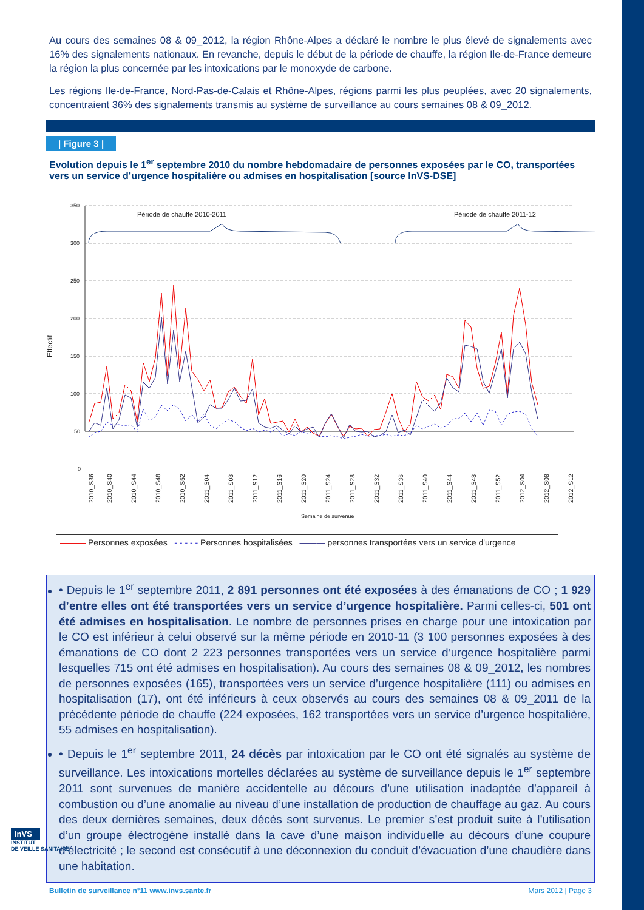Au cours des semaines 08 & 09_2012, la région Rhône-Alpes a déclaré le nombre le plus élevé de signalements avec 16% des signalements nationaux. En revanche, depuis le début de la période de chauffe, la région Ile-de-France demeure la région la plus concernée par les intoxications par le monoxyde de carbone.
Les régions Ile-de-France, Nord-Pas-de-Calais et Rhône-Alpes, régions parmi les plus peuplées, avec 20 signalements, concentraient 36% des signalements transmis au système de surveillance au cours semaines 08 & 09_2012.
| Figure 3 |
Evolution depuis le 1<sup>er</sup> septembre 2010 du nombre hebdomadaire de personnes exposées par le CO, transportées vers un service d’urgence hospitalière ou admises en hospitalisation [source InVS-DSE]
Effectif
350
300
250
200
150
100
50
0
Période de chauffe 2010-2011
Période de chauffe 2011-12
2010_S36
2010_S40
2010_S44
2010_S48
2010_S52
2011_S04
2011_S08
2011_S12
2011_S16
2011_S20
2011_S24
2011_S28
2011_S32
2011_S36
2011_S40
2011_S44
2011_S48
2011_S52
2012_S04
2012_S08
2012_S12
Semaine de survenue
——— Personnes exposées - - - - - Personnes hospitalisées ——— personnes transportées vers un service d'urgence
• Depuis le 1<sup>er</sup> septembre 2011, 2 891 personnes ont été exposées à des émanations de CO ; 1 929 d’entre elles ont été transportées vers un service d’urgence hospitalière. Parmi celles-ci, 501 ont été admises en hospitalisation. Le nombre de personnes prises en charge pour une intoxication par le CO est inférieur à celui observé sur la même période en 2010-11 (3 100 personnes exposées à des émanations de CO dont 2 223 personnes transportées vers un service d’urgence hospitalière parmi lesquelles 715 ont été admises en hospitalisation). Au cours des semaines 08 & 09_2012, les nombres de personnes exposées (165), transportées vers un service d’urgence hospitalière (111) ou admises en hospitalisation (17), ont été inférieurs à ceux observés au cours des semaines 08 & 09_2011 de la précédente période de chauffe (224 exposées, 162 transportées vers un service d’urgence hospitalière, 55 admises en hospitalisation).
• Depuis le 1<sup>er</sup> septembre 2011, 24 décès par intoxication par le CO ont été signalés au système de surveillance. Les intoxications mortelles déclarées au système de surveillance depuis le 1<sup>er</sup> septembre 2011 sont survenues de manière accidentelle au décours d’une utilisation inadaptée d’appareil à combustion ou d’une anomalie au niveau d’une installation de production de chauffage au gaz. Au cours des deux dernières semaines, deux décès sont survenus. Le premier s’est produit suite à l’utilisation d’un groupe électrogène installé dans la cave d’une maison individuelle au décours d’une coupure d’électricité ; le second est consécutif à une déconnexion du conduit d’évacuation d’une chaudière dans une habitation.
Bulletin de surveillance n°11 www.invs.sante.fr Mars 2012 | Page 3
InVS
INSTITUT
DE VEILLE SANITAIRE